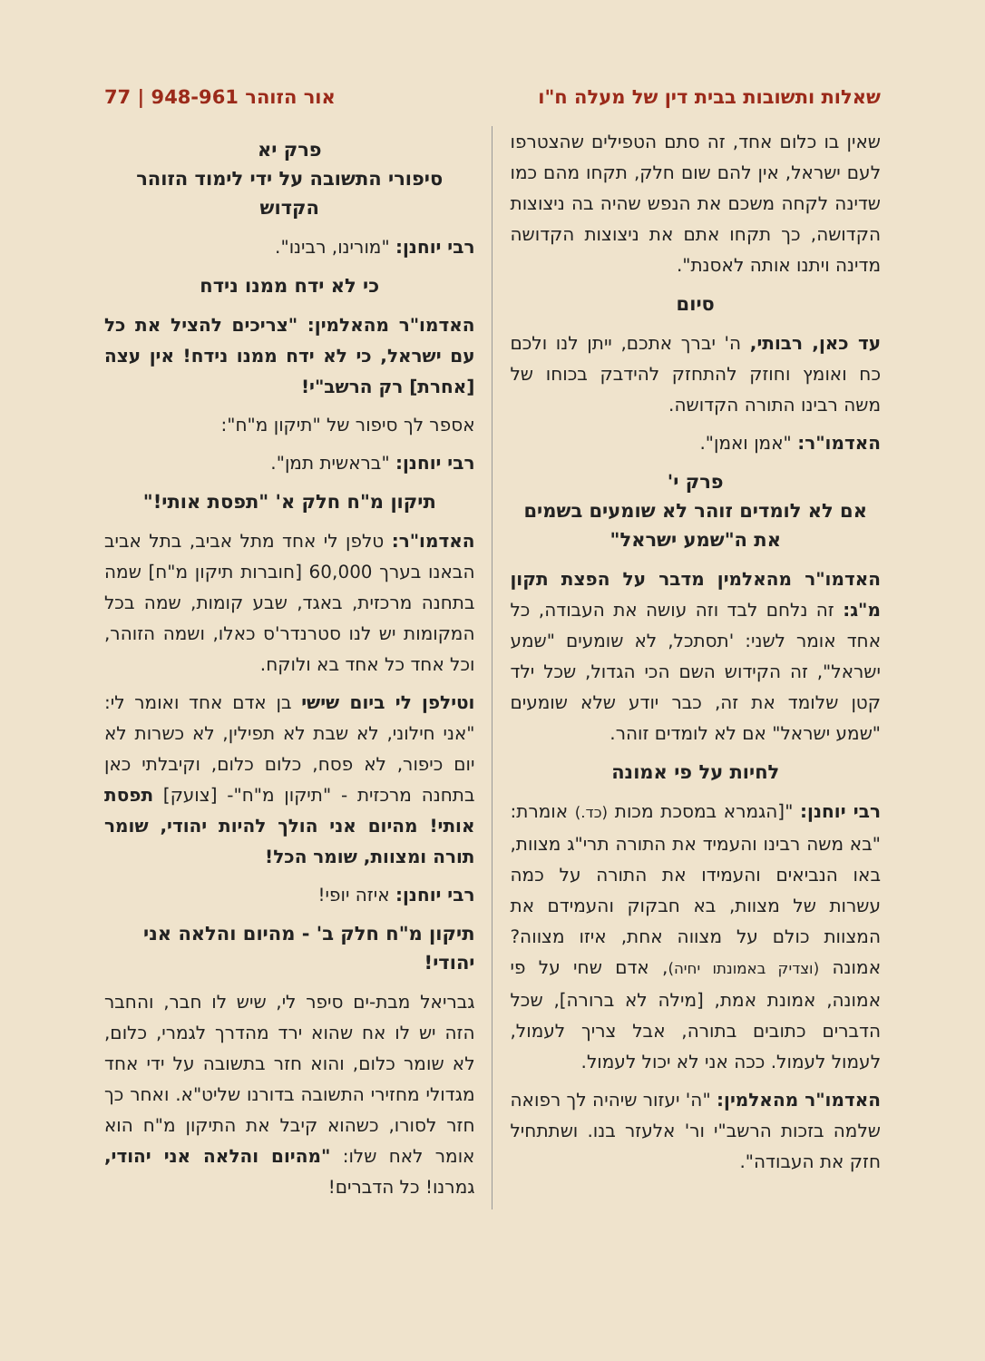שאלות ותשובות בבית דין של מעלה ח"ו אור הזוהר 948-961 | 77
שאין בו כלום אחד, זה סתם הטפילים שהצטרפו לעם ישראל, אין להם שום חלק, תקחו מהם כמו שדינה לקחה משכם את הנפש שהיה בה ניצוצות הקדושה, כך תקחו אתם את ניצוצות הקדושה מדינה ויתנו אותה לאסנת".
סיום
עד כאן, רבותי, ה' יברך אתכם, ייתן לנו ולכם כח ואומץ וחוזק להתחזק להידבק בכוחו של משה רבינו התורה הקדושה.
האדמו"ר: "אמן ואמן".
פרק י'
אם לא לומדים זוהר לא שומעים בשמים את ה"שמע ישראל"
האדמו"ר מהאלמין מדבר על הפצת תקון מ"ג: זה נלחם לבד וזה עושה את העבודה, כל אחד אומר לשני: 'תסתכל, לא שומעים "שמע ישראל", זה הקידוש השם הכי הגדול, שכל ילד קטן שלומד את זה, כבר יודע שלא שומעים "שמע ישראל" אם לא לומדים זוהר.
לחיות על פי אמונה
רבי יוחנן: "[הגמרא במסכת מכות (כד.) אומרת: "בא משה רבינו והעמיד את התורה תרי"ג מצוות, באו הנביאים והעמידו את התורה על כמה עשרות של מצוות, בא חבקוק והעמידם את המצוות כולם על מצווה אחת, איזו מצווה? אמונה (וצדיק באמונתו יחיה), אדם שחי על פי אמונה, אמונת אמת, [מילה לא ברורה], שכל הדברים כתובים בתורה, אבל צריך לעמול, לעמול לעמול. ככה אני לא יכול לעמול.
האדמו"ר מהאלמין: "ה' יעזור שיהיה לך רפואה שלמה בזכות הרשב"י ור' אלעזר בנו. ושתתחיל חזק את העבודה".
פרק יא
סיפורי התשובה על ידי לימוד הזוהר הקדוש
רבי יוחנן: "מורינו, רבינו".
כי לא ידח ממנו נידח
האדמו"ר מהאלמין: "צריכים להציל את כל עם ישראל, כי לא ידח ממנו נידח! אין עצה [אחרת] רק הרשב"י!
אספר לך סיפור של "תיקון מ"ח":
רבי יוחנן: "בראשית תמן".
תיקון מ"ח חלק א' "תפסת אותי!"
האדמו"ר: טלפן לי אחד מתל אביב, בתל אביב הבאנו בערך 60,000 [חוברות תיקון מ"ח] שמה בתחנה מרכזית, באגד, שבע קומות, שמה בכל המקומות יש לנו סטרנדר'ס כאלו, ושמה הזוהר, וכל אחד כל אחד בא ולוקח.
וטילפן לי ביום שישי בן אדם אחד ואומר לי: "אני חילוני, לא שבת לא תפילין, לא כשרות לא יום כיפור, לא פסח, כלום כלום, וקיבלתי כאן בתחנה מרכזית - "תיקון מ"ח"- [צועק] תפסת אותי! מהיום אני הולך להיות יהודי, שומר תורה ומצוות, שומר הכל!
רבי יוחנן: איזה יופי!
תיקון מ"ח חלק ב' - מהיום והלאה אני יהודי!
גבריאל מבת-ים סיפר לי, שיש לו חבר, והחבר הזה יש לו אח שהוא ירד מהדרך לגמרי, כלום, לא שומר כלום, והוא חזר בתשובה על ידי אחד מגדולי מחזירי התשובה בדורנו שליט"א. ואחר כך חזר לסורו, כשהוא קיבל את התיקון מ"ח הוא אומר לאח שלו: "מהיום והלאה אני יהודי, גמרנו! כל הדברים!